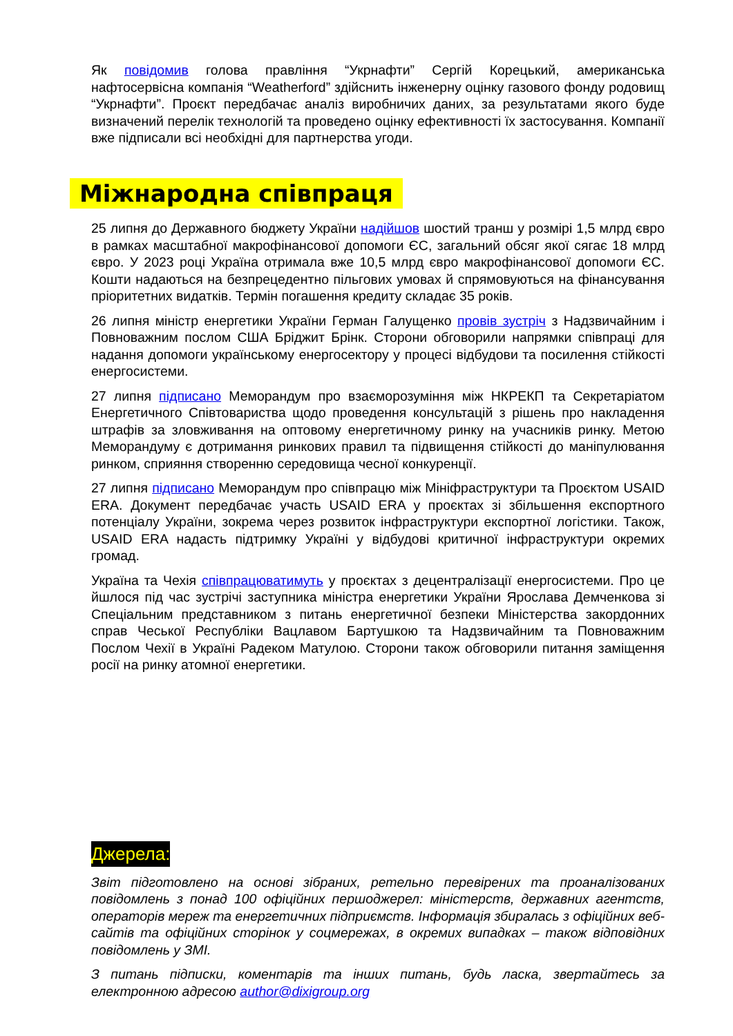Як повідомив голова правління “Укрнафти” Сергій Корецький, американська нафтосервісна компанія “Weatherford” здійснить інженерну оцінку газового фонду родовищ “Укрнафти”. Проєкт передбачає аналіз виробничих даних, за результатами якого буде визначений перелік технологій та проведено оцінку ефективності їх застосування. Компанії вже підписали всі необхідні для партнерства угоди.
Міжнародна співпраця
25 липня до Державного бюджету України надійшов шостий транш у розмірі 1,5 млрд євро в рамках масштабної макрофінансової допомоги ЄС, загальний обсяг якої сягає 18 млрд євро. У 2023 році Україна отримала вже 10,5 млрд євро макрофінансової допомоги ЄС. Кошти надаються на безпрецедентно пільгових умовах й спрямовуються на фінансування пріоритетних видатків. Термін погашення кредиту складає 35 років.
26 липня міністр енергетики України Герман Галущенко провів зустріч з Надзвичайним і Повноважним послом США Бріджит Брінк. Сторони обговорили напрямки співпраці для надання допомоги українському енергосектору у процесі відбудови та посилення стійкості енергосистеми.
27 липня підписано Меморандум про взаєморозуміння між НКРЕКП та Секретаріатом Енергетичного Співтовариства щодо проведення консультацій з рішень про накладення штрафів за зловживання на оптовому енергетичному ринку на учасників ринку. Метою Меморандуму є дотримання ринкових правил та підвищення стійкості до маніпулювання ринком, сприяння створенню середовища чесної конкуренції.
27 липня підписано Меморандум про співпрацю між Мініфраструктури та Проєктом USAID ERA. Документ передбачає участь USAID ERA у проєктах зі збільшення експортного потенціалу України, зокрема через розвиток інфраструктури експортної логістики. Також, USAID ERA надасть підтримку Україні у відбудові критичної інфраструктури окремих громад.
Україна та Чехія співпрацюватимуть у проєктах з децентралізації енергосистеми. Про це йшлося під час зустрічі заступника міністра енергетики України Ярослава Демченкова зі Спеціальним представником з питань енергетичної безпеки Міністерства закордонних справ Чеської Республіки Вацлавом Бартушкою та Надзвичайним та Повноважним Послом Чехії в Україні Радеком Матулою. Сторони також обговорили питання заміщення росії на ринку атомної енергетики.
Джерела:
Звіт підготовлено на основі зібраних, ретельно перевірених та проаналізованих повідомлень з понад 100 офіційних першоджерел: міністерств, державних агентств, операторів мереж та енергетичних підприємств. Інформація збиралась з офіційних веб-сайтів та офіційних сторінок у соцмережах, в окремих випадках – також відповідних повідомлень у ЗМІ.
З питань підписки, коментарів та інших питань, будь ласка, звертайтесь за електронною адресою author@dixigroup.org